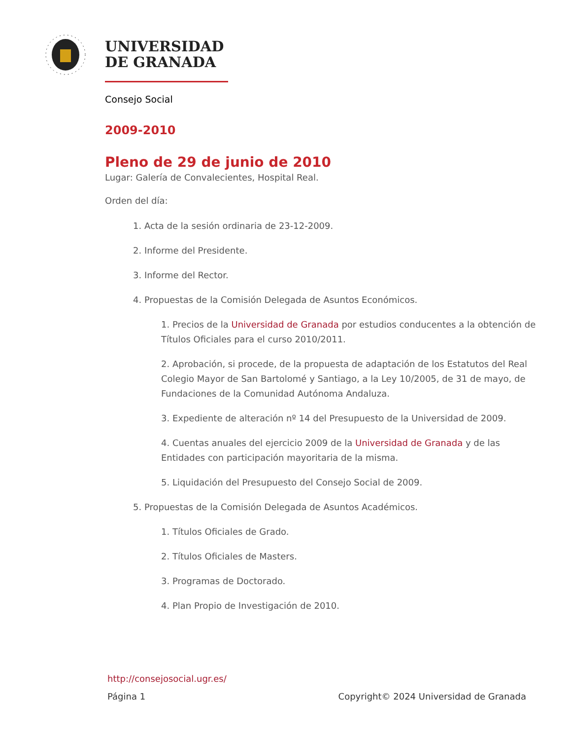UNIVERSIDAD
DE GRANADA
Consejo Social
2009-2010
Pleno de 29 de junio de 2010
Lugar: Galería de Convalecientes, Hospital Real.
Orden del día:
1. Acta de la sesión ordinaria de 23-12-2009.
2. Informe del Presidente.
3. Informe del Rector.
4. Propuestas de la Comisión Delegada de Asuntos Económicos.
1. Precios de la Universidad de Granada por estudios conducentes a la obtención de Títulos Oficiales para el curso 2010/2011.
2. Aprobación, si procede, de la propuesta de adaptación de los Estatutos del Real Colegio Mayor de San Bartolomé y Santiago, a la Ley 10/2005, de 31 de mayo, de Fundaciones de la Comunidad Autónoma Andaluza.
3. Expediente de alteración nº 14 del Presupuesto de la Universidad de 2009.
4. Cuentas anuales del ejercicio 2009 de la Universidad de Granada y de las Entidades con participación mayoritaria de la misma.
5. Liquidación del Presupuesto del Consejo Social de 2009.
5. Propuestas de la Comisión Delegada de Asuntos Académicos.
1. Títulos Oficiales de Grado.
2. Títulos Oficiales de Masters.
3. Programas de Doctorado.
4. Plan Propio de Investigación de 2010.
http://consejosocial.ugr.es/
Página 1 Copyright© 2024 Universidad de Granada